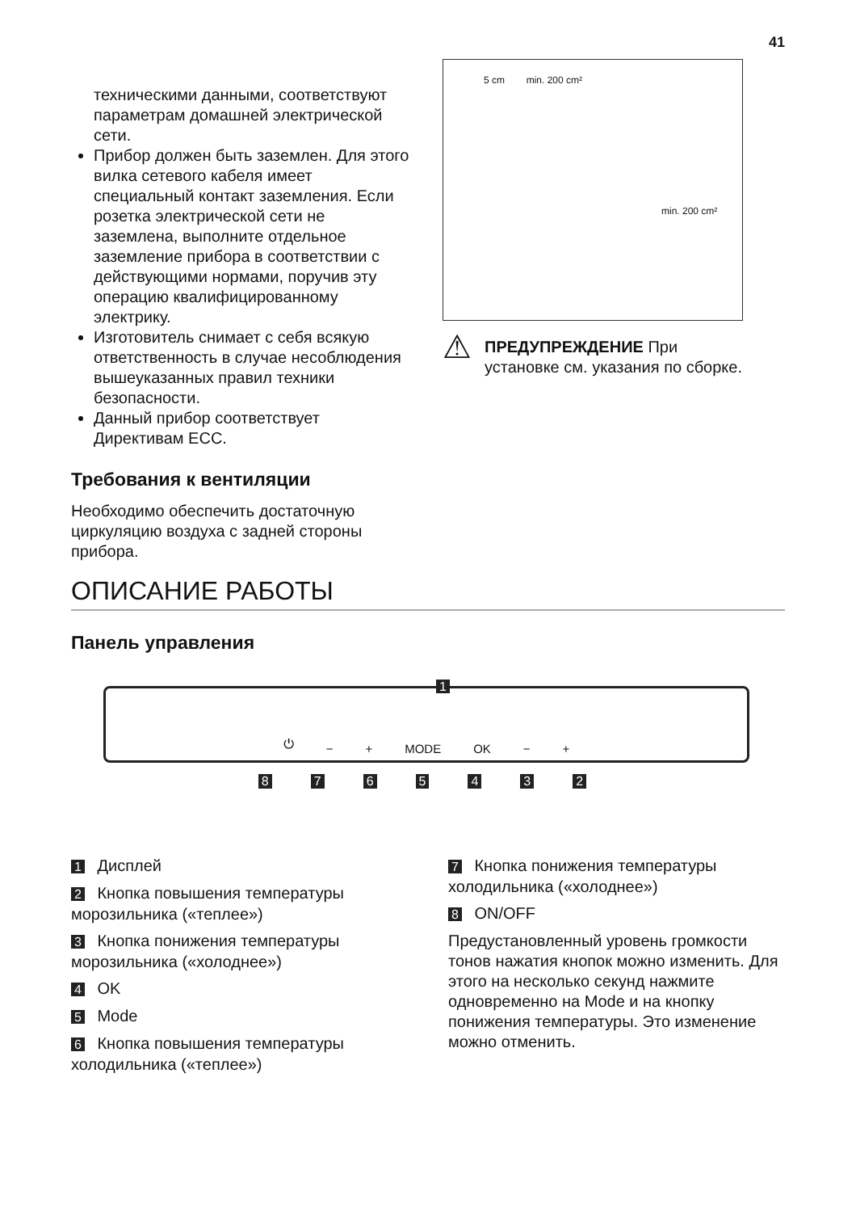41
техническими данными, соответствуют параметрам домашней электрической сети.
Прибор должен быть заземлен. Для этого вилка сетевого кабеля имеет специальный контакт заземления. Если розетка электрической сети не заземлена, выполните отдельное заземление прибора в соответствии с действующими нормами, поручив эту операцию квалифицированному электрику.
Изготовитель снимает с себя всякую ответственность в случае несоблюдения вышеуказанных правил техники безопасности.
Данный прибор соответствует Директивам ЕСС.
Требования к вентиляции
Необходимо обеспечить достаточную циркуляцию воздуха с задней стороны прибора.
5 cm min. 200 cm²
min. 200 cm²
⚠
ПРЕДУПРЕЖДЕНИЕ При установке см. указания по сборке.
ОПИСАНИЕ РАБОТЫ
Панель управления
1
⏻ − + MODE OK − +
8765432
1 Дисплей
2 Кнопка повышения температуры морозильника («теплее»)
3 Кнопка понижения температуры морозильника («холоднее»)
4 OK
5 Mode
6 Кнопка повышения температуры холодильника («теплее»)
7 Кнопка понижения температуры холодильника («холоднее»)
8 ON/OFF
Предустановленный уровень громкости тонов нажатия кнопок можно изменить. Для этого на несколько секунд нажмите одновременно на Mode и на кнопку понижения температуры. Это изменение можно отменить.